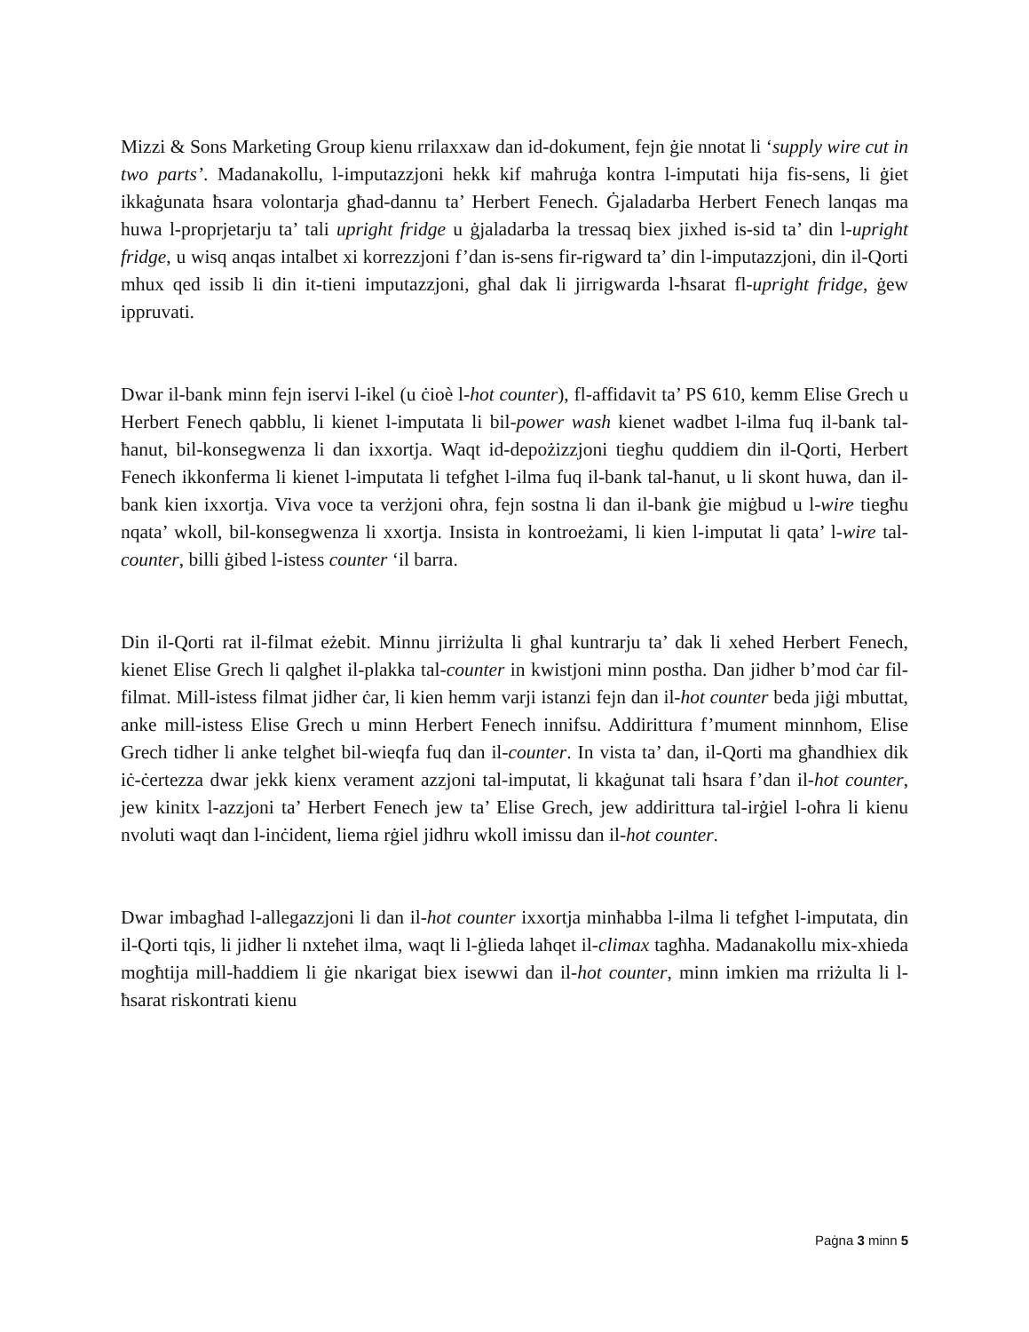Mizzi & Sons Marketing Group kienu rrilaxxaw dan id-dokument, fejn ġie nnotat li ‘supply wire cut in two parts’. Madanakollu, l-imputazzjoni hekk kif maħruġa kontra l-imputati hija fis-sens, li ġiet ikkaġunata ħsara volontarja għad-dannu ta’ Herbert Fenech. Ġjaladarba Herbert Fenech lanqas ma huwa l-proprjetarju ta’ tali upright fridge u ġjaladarba la tressaq biex jixhed is-sid ta’ din l-upright fridge, u wisq anqas intalbet xi korrezzjoni f’dan is-sens fir-rigward ta’ din l-imputazzjoni, din il-Qorti mhux qed issib li din it-tieni imputazzjoni, għal dak li jirrigwarda l-ħsarat fl-upright fridge, ġew ippruvati.
Dwar il-bank minn fejn iservi l-ikel (u ċioè l-hot counter), fl-affidavit ta’ PS 610, kemm Elise Grech u Herbert Fenech qabblu, li kienet l-imputata li bil-power wash kienet wadbet l-ilma fuq il-bank tal-ħanut, bil-konsegwenza li dan ixxortja. Waqt id-depożizzjoni tiegħu quddiem din il-Qorti, Herbert Fenech ikkonferma li kienet l-imputata li tefgħet l-ilma fuq il-bank tal-ħanut, u li skont huwa, dan il-bank kien ixxortja. Viva voce ta verżjoni oħra, fejn sostna li dan il-bank ġie miġbud u l-wire tiegħu nqata’ wkoll, bil-konsegwenza li xxortja. Insista in kontroeżami, li kien l-imputat li qata’ l-wire tal-counter, billi ġibed l-istess counter ‘il barra.
Din il-Qorti rat il-filmat eżebit. Minnu jirriżulta li għal kuntrarju ta’ dak li xehed Herbert Fenech, kienet Elise Grech li qalgħet il-plakka tal-counter in kwistjoni minn postha. Dan jidher b’mod ċar fil-filmat. Mill-istess filmat jidher ċar, li kien hemm varji istanzi fejn dan il-hot counter beda jiġi mbuttat, anke mill-istess Elise Grech u minn Herbert Fenech innifsu. Addirittura f’mument minnhom, Elise Grech tidher li anke telgħet bil-wieqfa fuq dan il-counter. In vista ta’ dan, il-Qorti ma għandhiex dik iċ-ċertezza dwar jekk kienx verament azzjoni tal-imputat, li kkaġunat tali ħsara f’dan il-hot counter, jew kinitx l-azzjoni ta’ Herbert Fenech jew ta’ Elise Grech, jew addirittura tal-irġiel l-oħra li kienu nvoluti waqt dan l-inċident, liema rġiel jidhru wkoll imissu dan il-hot counter.
Dwar imbagħad l-allegazzjoni li dan il-hot counter ixxortja minħabba l-ilma li tefgħet l-imputata, din il-Qorti tqis, li jidher li nxteħet ilma, waqt li l-ġlieda laħqet il-climax tagħha. Madanakollu mix-xhieda mogħtija mill-ħaddiem li ġie nkarigat biex isewwi dan il-hot counter, minn imkien ma rriżulta li l-ħsarat riskontrati kienu
Paġna 3 minn 5